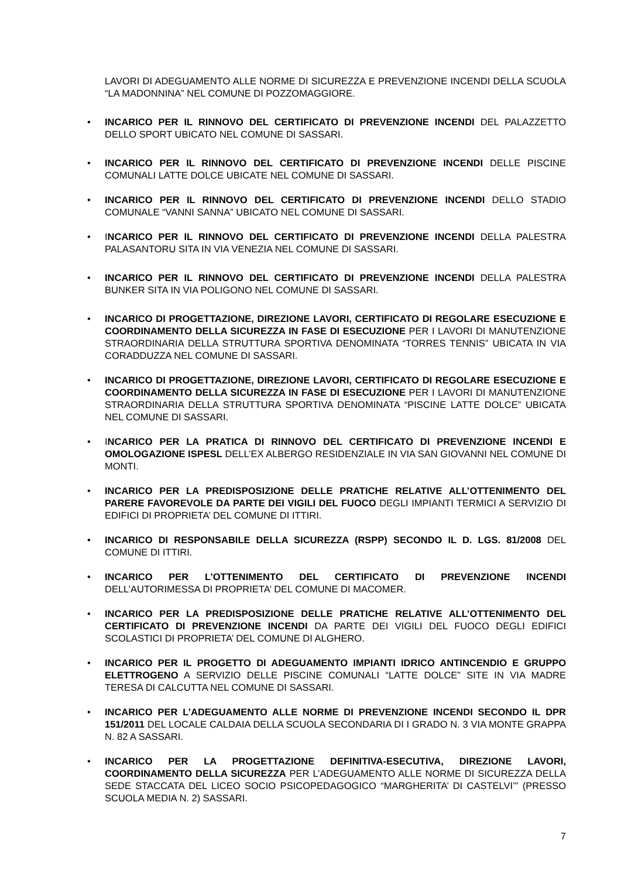LAVORI DI ADEGUAMENTO ALLE NORME DI SICUREZZA E PREVENZIONE INCENDI DELLA SCUOLA “LA MADONNINA” NEL COMUNE DI POZZOMAGGIORE.
• INCARICO PER IL RINNOVO DEL CERTIFICATO DI PREVENZIONE INCENDI DEL PALAZZETTO DELLO SPORT UBICATO NEL COMUNE DI SASSARI.
• INCARICO PER IL RINNOVO DEL CERTIFICATO DI PREVENZIONE INCENDI DELLE PISCINE COMUNALI LATTE DOLCE UBICATE NEL COMUNE DI SASSARI.
• INCARICO PER IL RINNOVO DEL CERTIFICATO DI PREVENZIONE INCENDI DELLO STADIO COMUNALE “VANNI SANNA” UBICATO NEL COMUNE DI SASSARI.
• INCARICO PER IL RINNOVO DEL CERTIFICATO DI PREVENZIONE INCENDI DELLA PALESTRA PALASANTORU SITA IN VIA VENEZIA NEL COMUNE DI SASSARI.
• INCARICO PER IL RINNOVO DEL CERTIFICATO DI PREVENZIONE INCENDI DELLA PALESTRA BUNKER SITA IN VIA POLIGONO NEL COMUNE DI SASSARI.
• INCARICO DI PROGETTAZIONE, DIREZIONE LAVORI, CERTIFICATO DI REGOLARE ESECUZIONE E COORDINAMENTO DELLA SICUREZZA IN FASE DI ESECUZIONE PER I LAVORI DI MANUTENZIONE STRAORDINARIA DELLA STRUTTURA SPORTIVA DENOMINATA “TORRES TENNIS” UBICATA IN VIA CORADDUZZA NEL COMUNE DI SASSARI.
• INCARICO DI PROGETTAZIONE, DIREZIONE LAVORI, CERTIFICATO DI REGOLARE ESECUZIONE E COORDINAMENTO DELLA SICUREZZA IN FASE DI ESECUZIONE PER I LAVORI DI MANUTENZIONE STRAORDINARIA DELLA STRUTTURA SPORTIVA DENOMINATA “PISCINE LATTE DOLCE” UBICATA NEL COMUNE DI SASSARI.
• INCARICO PER LA PRATICA DI RINNOVO DEL CERTIFICATO DI PREVENZIONE INCENDI E OMOLOGAZIONE ISPESL DELL’EX ALBERGO RESIDENZIALE IN VIA SAN GIOVANNI NEL COMUNE DI MONTI.
• INCARICO PER LA PREDISPOSIZIONE DELLE PRATICHE RELATIVE ALL’OTTENIMENTO DEL PARERE FAVOREVOLE DA PARTE DEI VIGILI DEL FUOCO DEGLI IMPIANTI TERMICI A SERVIZIO DI EDIFICI DI PROPRIETA’ DEL COMUNE DI ITTIRI.
• INCARICO DI RESPONSABILE DELLA SICUREZZA (RSPP) SECONDO IL D. LGS. 81/2008 DEL COMUNE DI ITTIRI.
• INCARICO PER L’OTTENIMENTO DEL CERTIFICATO DI PREVENZIONE INCENDI DELL’AUTORIMESSA DI PROPRIETA’ DEL COMUNE DI MACOMER.
• INCARICO PER LA PREDISPOSIZIONE DELLE PRATICHE RELATIVE ALL’OTTENIMENTO DEL CERTIFICATO DI PREVENZIONE INCENDI DA PARTE DEI VIGILI DEL FUOCO DEGLI EDIFICI SCOLASTICI DI PROPRIETA’ DEL COMUNE DI ALGHERO.
• INCARICO PER IL PROGETTO DI ADEGUAMENTO IMPIANTI IDRICO ANTINCENDIO E GRUPPO ELETTROGENO A SERVIZIO DELLE PISCINE COMUNALI “LATTE DOLCE” SITE IN VIA MADRE TERESA DI CALCUTTA NEL COMUNE DI SASSARI.
• INCARICO PER L’ADEGUAMENTO ALLE NORME DI PREVENZIONE INCENDI SECONDO IL DPR 151/2011 DEL LOCALE CALDAIA DELLA SCUOLA SECONDARIA DI I GRADO N. 3 VIA MONTE GRAPPA N. 82 A SASSARI.
• INCARICO PER LA PROGETTAZIONE DEFINITIVA-ESECUTIVA, DIREZIONE LAVORI, COORDINAMENTO DELLA SICUREZZA PER L’ADEGUAMENTO ALLE NORME DI SICUREZZA DELLA SEDE STACCATA DEL LICEO SOCIO PSICOPEDAGOGICO “MARGHERITA’ DI CASTELVI’” (PRESSO SCUOLA MEDIA N. 2) SASSARI.
7